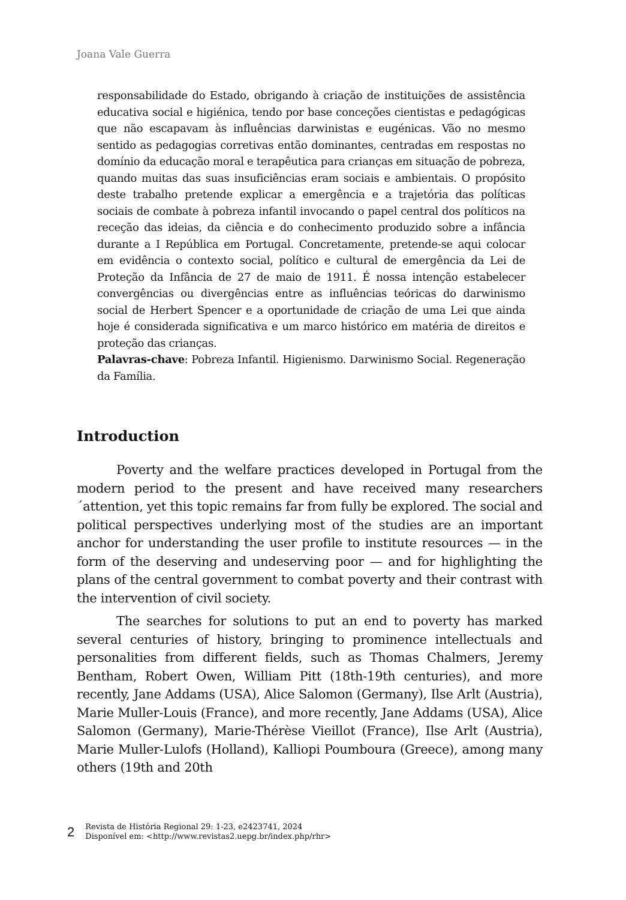Joana Vale Guerra
responsabilidade do Estado, obrigando à criação de instituições de assistência educativa social e higiénica, tendo por base conceções cientistas e pedagógicas que não escapavam às influências darwinistas e eugénicas. Vão no mesmo sentido as pedagogias corretivas então dominantes, centradas em respostas no domínio da educação moral e terapêutica para crianças em situação de pobreza, quando muitas das suas insuficiências eram sociais e ambientais. O propósito deste trabalho pretende explicar a emergência e a trajetória das políticas sociais de combate à pobreza infantil invocando o papel central dos políticos na receção das ideias, da ciência e do conhecimento produzido sobre a infância durante a I República em Portugal. Concretamente, pretende-se aqui colocar em evidência o contexto social, político e cultural de emergência da Lei de Proteção da Infância de 27 de maio de 1911. É nossa intenção estabelecer convergências ou divergências entre as influências teóricas do darwinismo social de Herbert Spencer e a oportunidade de criação de uma Lei que ainda hoje é considerada significativa e um marco histórico em matéria de direitos e proteção das crianças.
Palavras-chave: Pobreza Infantil. Higienismo. Darwinismo Social. Regeneração da Família.
Introduction
Poverty and the welfare practices developed in Portugal from the modern period to the present and have received many researchers´attention, yet this topic remains far from fully be explored. The social and political perspectives underlying most of the studies are an important anchor for understanding the user profile to institute resources — in the form of the deserving and undeserving poor — and for highlighting the plans of the central government to combat poverty and their contrast with the intervention of civil society.
The searches for solutions to put an end to poverty has marked several centuries of history, bringing to prominence intellectuals and personalities from different fields, such as Thomas Chalmers, Jeremy Bentham, Robert Owen, William Pitt (18th-19th centuries), and more recently, Jane Addams (USA), Alice Salomon (Germany), Ilse Arlt (Austria), Marie Muller-Louis (France), and more recently, Jane Addams (USA), Alice Salomon (Germany), Marie-Thérèse Vieillot (France), Ilse Arlt (Austria), Marie Muller-Lulofs (Holland), Kalliopi Poumboura (Greece), among many others (19th and 20th
2
Revista de História Regional 29: 1-23, e2423741, 2024
Disponível em: <http://www.revistas2.uepg.br/index.php/rhr>